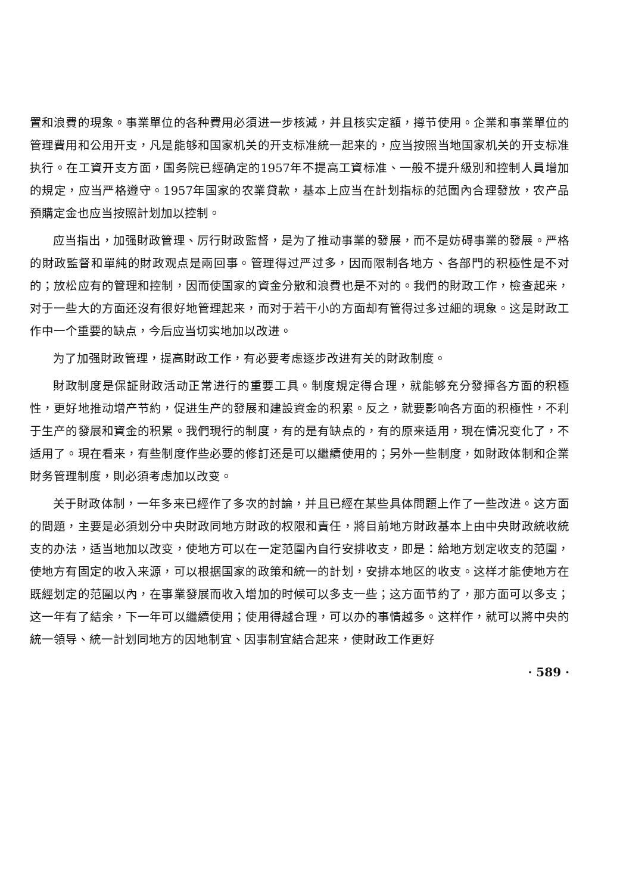置和浪費的現象。事業單位的各种費用必須进一步核減，并且核实定額，撙节使用。企業和事業單位的管理費用和公用开支，凡是能够和国家机关的开支标准統一起来的，应当按照当地国家机关的开支标准执行。在工資开支方面，国务院已經确定的1957年不提高工資标准、一般不提升級別和控制人員增加的規定，应当严格遵守。1957年国家的农業貸款，基本上应当在計划指标的范圍內合理發放，农产品預購定金也应当按照計划加以控制。
应当指出，加强財政管理、厉行財政監督，是为了推动事業的發展，而不是妨碍事業的發展。严格的財政監督和單純的財政观点是兩回事。管理得过严过多，因而限制各地方、各部門的积極性是不对的；放松应有的管理和控制，因而使国家的資金分散和浪費也是不对的。我們的財政工作，檢查起来，对于一些大的方面还沒有很好地管理起来，而对于若干小的方面却有管得过多过細的現象。这是財政工作中一个重要的缺点，今后应当切实地加以改进。
为了加强財政管理，提高財政工作，有必要考虑逐步改进有关的財政制度。
財政制度是保証財政活动正常进行的重要工具。制度規定得合理，就能够充分發揮各方面的积極性，更好地推动增产节約，促进生产的發展和建設資金的积累。反之，就要影响各方面的积極性，不利于生产的發展和資金的积累。我們現行的制度，有的是有缺点的，有的原来适用，現在情况变化了，不适用了。現在看来，有些制度作些必要的修訂还是可以繼續使用的；另外一些制度，如財政体制和企業財务管理制度，則必須考虑加以改变。
关于財政体制，一年多来已經作了多次的討論，并且已經在某些具体問題上作了一些改进。这方面的問題，主要是必須划分中央財政同地方財政的权限和責任，將目前地方財政基本上由中央財政統收統支的办法，适当地加以改变，使地方可以在一定范圍內自行安排收支，即是：給地方划定收支的范圍，使地方有固定的收入来源，可以根据国家的政策和統一的計划，安排本地区的收支。这样才能使地方在既經划定的范圍以內，在事業發展而收入增加的时候可以多支一些；这方面节約了，那方面可以多支；这一年有了結余，下一年可以繼續使用；使用得越合理，可以办的事情越多。这样作，就可以將中央的統一領导、統一計划同地方的因地制宜、因事制宜結合起来，使財政工作更好
· 589 ·